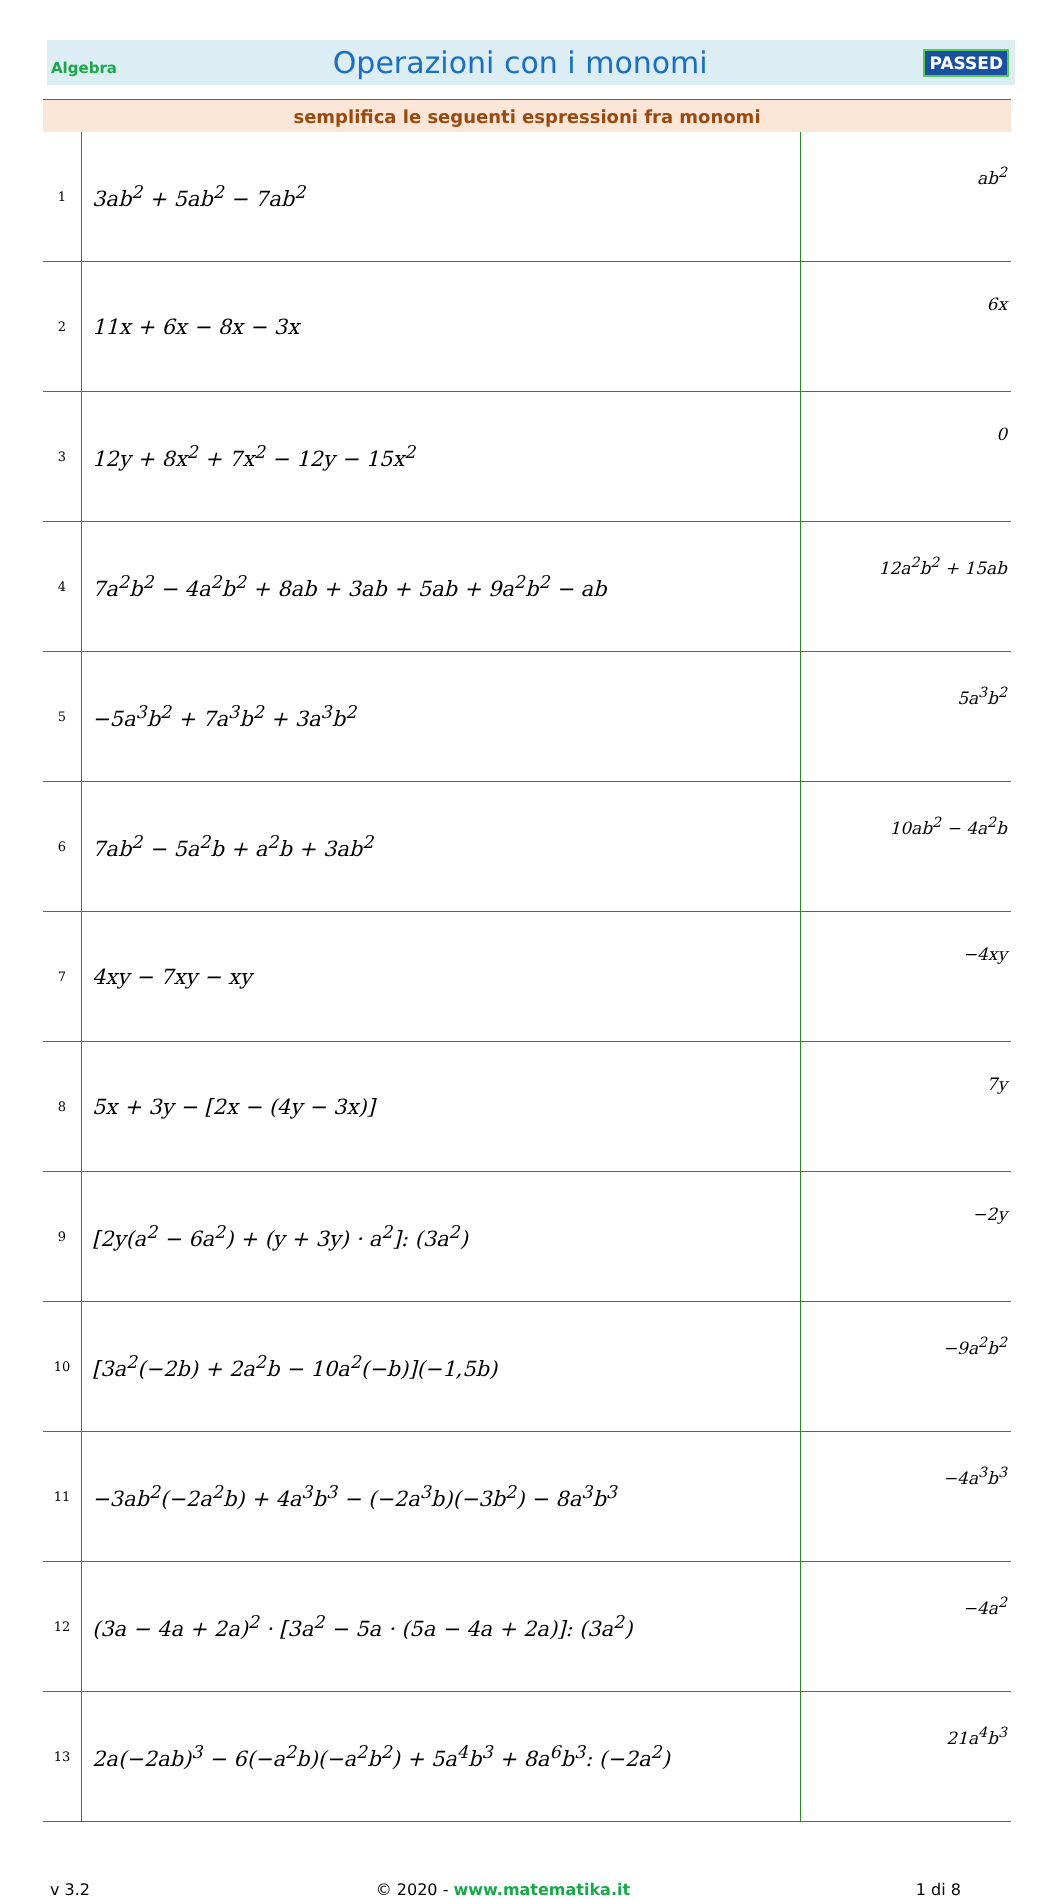Algebra Operazioni con i monomi PASSED
| semplifica le seguenti espressioni fra monomi | | |
| --- | --- | --- |
| 1 | 3ab<sup>2</sup> + 5ab<sup>2</sup> − 7ab<sup>2</sup> | ab<sup>2</sup> |
| 2 | 11x + 6x − 8x − 3x | 6x |
| 3 | 12y + 8x<sup>2</sup> + 7x<sup>2</sup> − 12y − 15x<sup>2</sup> | 0 |
| 4 | 7a<sup>2</sup>b<sup>2</sup> − 4a<sup>2</sup>b<sup>2</sup> + 8ab + 3ab + 5ab + 9a<sup>2</sup>b<sup>2</sup> − ab | 12a<sup>2</sup>b<sup>2</sup> + 15ab |
| 5 | −5a<sup>3</sup>b<sup>2</sup> + 7a<sup>3</sup>b<sup>2</sup> + 3a<sup>3</sup>b<sup>2</sup> | 5a<sup>3</sup>b<sup>2</sup> |
| 6 | 7ab<sup>2</sup> − 5a<sup>2</sup>b + a<sup>2</sup>b + 3ab<sup>2</sup> | 10ab<sup>2</sup> − 4a<sup>2</sup>b |
| 7 | 4xy − 7xy − xy | −4xy |
| 8 | 5x + 3y − [2x − (4y − 3x)] | 7y |
| 9 | [2y(a<sup>2</sup> − 6a<sup>2</sup>) + (y + 3y) · a<sup>2</sup>]: (3a<sup>2</sup>) | −2y |
| 10 | [3a<sup>2</sup>(−2b) + 2a<sup>2</sup>b − 10a<sup>2</sup>(−b)](−1,5b) | −9a<sup>2</sup>b<sup>2</sup> |
| 11 | −3ab<sup>2</sup>(−2a<sup>2</sup>b) + 4a<sup>3</sup>b<sup>3</sup> − (−2a<sup>3</sup>b)(−3b<sup>2</sup>) − 8a<sup>3</sup>b<sup>3</sup> | −4a<sup>3</sup>b<sup>3</sup> |
| 12 | (3a − 4a + 2a)<sup>2</sup> · [3a<sup>2</sup> − 5a · (5a − 4a + 2a)]: (3a<sup>2</sup>) | −4a<sup>2</sup> |
| 13 | 2a(−2ab)<sup>3</sup> − 6(−a<sup>2</sup>b)(−a<sup>2</sup>b<sup>2</sup>) + 5a<sup>4</sup>b<sup>3</sup> + 8a<sup>6</sup>b<sup>3</sup>: (−2a<sup>2</sup>) | 21a<sup>4</sup>b<sup>3</sup> |
v 3.2 © 2020 - www.matematika.it 1 di 8